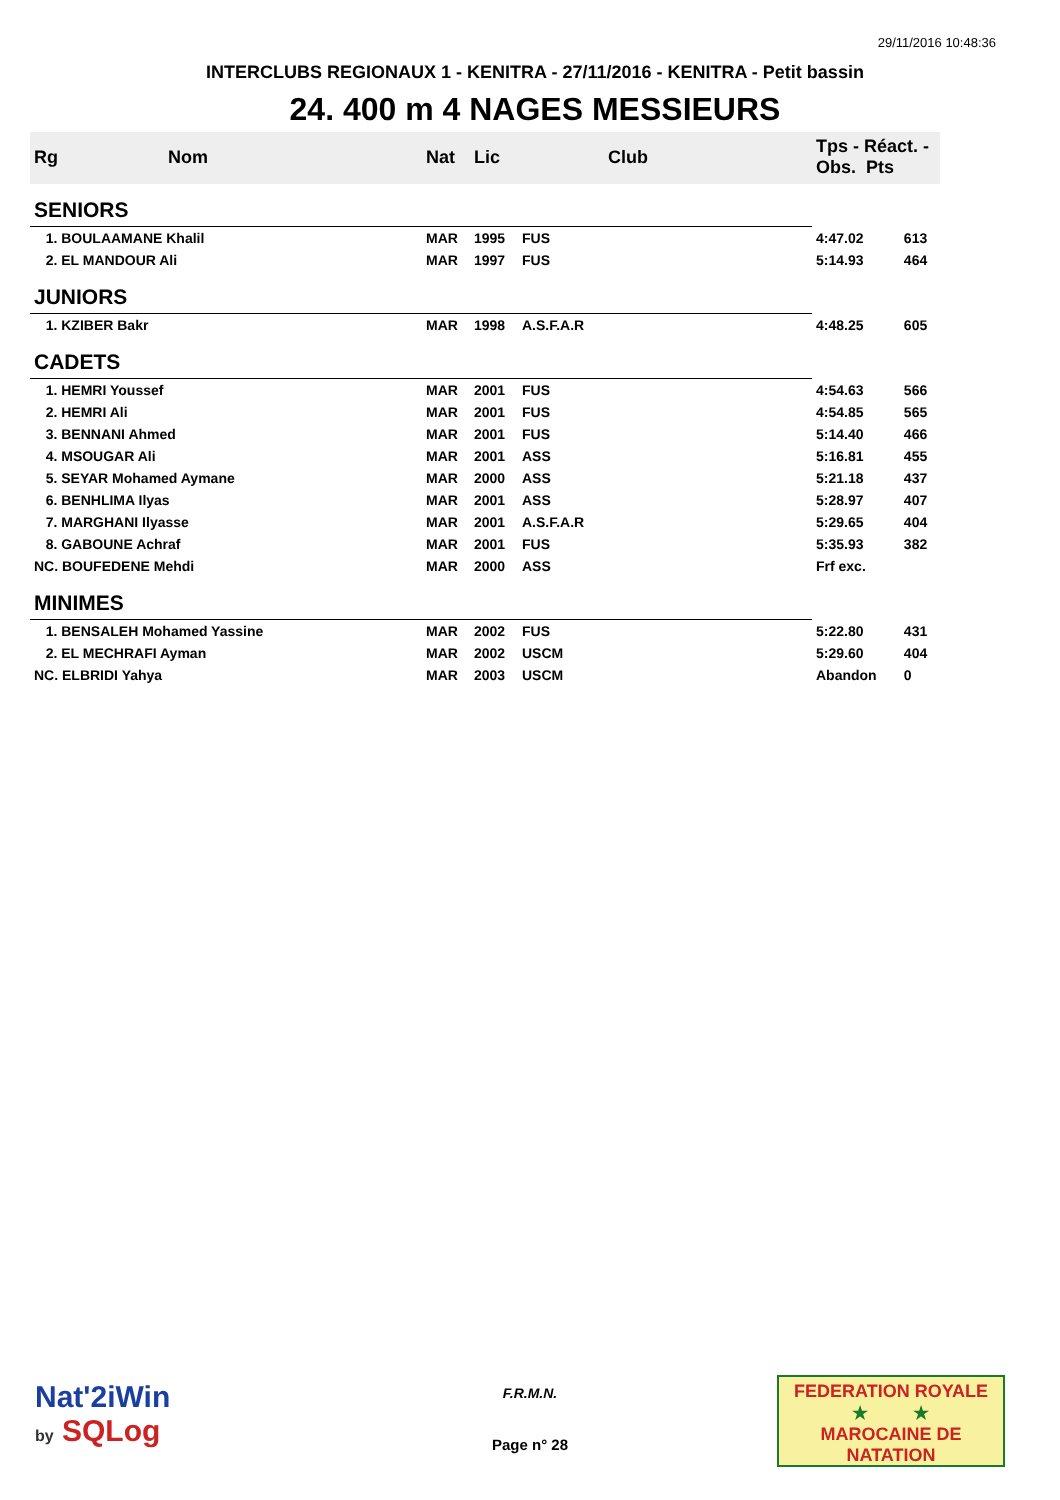29/11/2016 10:48:36
INTERCLUBS REGIONAUX 1 - KENITRA - 27/11/2016 - KENITRA - Petit bassin
24. 400 m 4 NAGES MESSIEURS
| Rg | Nom | Nat | Lic | Club | Tps - Réact. - Obs. Pts | |
| --- | --- | --- | --- | --- | --- | --- |
| SENIORS | | | | | | |
| 1. BOULAAMANE Khalil | | MAR | 1995 | FUS | 4:47.02 | 613 |
| 2. EL MANDOUR Ali | | MAR | 1997 | FUS | 5:14.93 | 464 |
| JUNIORS | | | | | | |
| 1. KZIBER Bakr | | MAR | 1998 | A.S.F.A.R | 4:48.25 | 605 |
| CADETS | | | | | | |
| 1. HEMRI Youssef | | MAR | 2001 | FUS | 4:54.63 | 566 |
| 2. HEMRI Ali | | MAR | 2001 | FUS | 4:54.85 | 565 |
| 3. BENNANI Ahmed | | MAR | 2001 | FUS | 5:14.40 | 466 |
| 4. MSOUGAR Ali | | MAR | 2001 | ASS | 5:16.81 | 455 |
| 5. SEYAR Mohamed Aymane | | MAR | 2000 | ASS | 5:21.18 | 437 |
| 6. BENHLIMA Ilyas | | MAR | 2001 | ASS | 5:28.97 | 407 |
| 7. MARGHANI Ilyasse | | MAR | 2001 | A.S.F.A.R | 5:29.65 | 404 |
| 8. GABOUNE Achraf | | MAR | 2001 | FUS | 5:35.93 | 382 |
| NC. BOUFEDENE Mehdi | | MAR | 2000 | ASS | Frf exc. | |
| MINIMES | | | | | | |
| 1. BENSALEH Mohamed Yassine | | MAR | 2002 | FUS | 5:22.80 | 431 |
| 2. EL MECHRAFI Ayman | | MAR | 2002 | USCM | 5:29.60 | 404 |
| NC. ELBRIDI Yahya | | MAR | 2003 | USCM | Abandon | 0 |
Nat'2iWin
by SQLog
F.R.M.N.
Page n° 28
FEDERATION ROYALE
★ ★
MAROCAINE DE NATATION